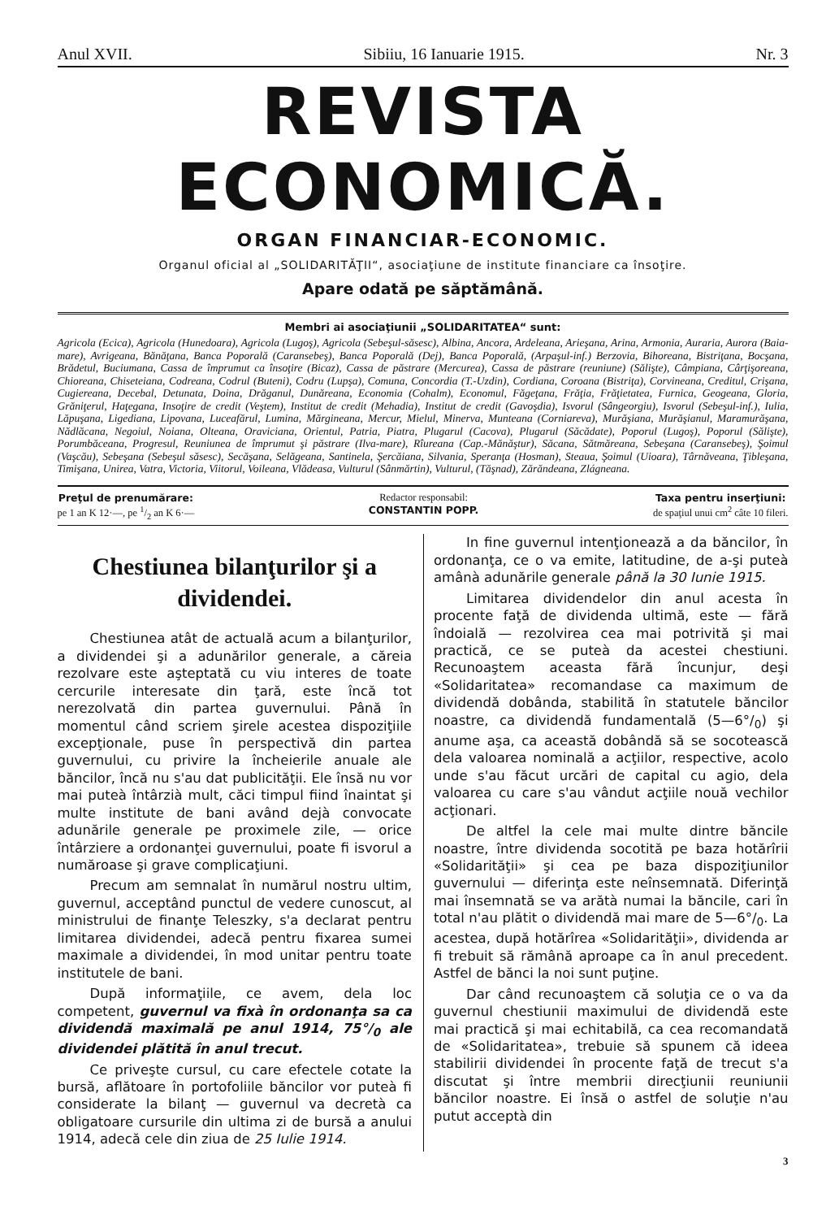Anul XVII. Sibiiu, 16 Ianuarie 1915. Nr. 3
REVISTA ECONOMICĂ.
ORGAN FINANCIAR-ECONOMIC.
Organul oficial al „SOLIDARITĂŢII“, asociaţiune de institute financiare ca însoţire.
Apare odată pe săptămână.
Membri ai asociaţiunii „SOLIDARITATEA“ sunt:
Agricola (Ecica), Agricola (Hunedoara), Agricola (Lugoş), Agricola (Sebeşul-săsesc), Albina, Ancora, Ardeleana, Arieşana, Arina, Armonia, Auraria, Aurora (Baia-mare), Avrigeana, Bănăţana, Banca Poporală (Caransebeş), Banca Poporală (Dej), Banca Poporală, (Arpaşul-inf.) Berzovia, Bihoreana, Bistriţana, Bocşana, Brădetul, Buciumana, Cassa de împrumut ca însoţire (Bicaz), Cassa de păstrare (Mercurea), Cassa de păstrare (reuniune) (Sălişte), Câmpiana, Cârţişoreana, Chioreana, Chiseteiana, Codreana, Codrul (Buteni), Codru (Lupşa), Comuna, Concordia (T.-Uzdin), Cordiana, Coroana (Bistriţa), Corvineana, Creditul, Crişana, Cugiereana, Decebal, Detunata, Doina, Drăganul, Dunăreana, Economia (Cohalm), Economul, Făgeţana, Frăţia, Frăţietatea, Furnica, Geogeana, Gloria, Grăniţerul, Haţegana, Insoţire de credit (Veştem), Institut de credit (Mehadia), Institut de credit (Gavoşdia), Isvorul (Sângeorgiu), Isvorul (Sebeşul-inf.), Iulia, Lăpuşana, Ligediana, Lipovana, Luceafărul, Lumina, Mărgineana, Mercur, Mielul, Minerva, Munteana (Corniareva), Murăşiana, Murăşianul, Maramurăşana, Nădlăcana, Negoiul, Noiana, Olteana, Oraviciana, Orientul, Patria, Piatra, Plugarul (Cacova), Plugarul (Săcădate), Poporul (Lugoş), Poporul (Sălişte), Porumbăceana, Progresul, Reuniunea de împrumut şi păstrare (Ilva-mare), Rîureana (Cap.-Mănăştur), Săcana, Sătmăreana, Sebeşana (Caransebeş), Şoimul (Vaşcău), Sebeşana (Sebeşul săsesc), Secăşana, Selăgeana, Santinela, Şercăiana, Silvania, Speranţa (Hosman), Steaua, Şoimul (Uioara), Târnăveana, Ţibleşana, Timişana, Unirea, Vatra, Victoria, Viitorul, Voileana, Vlădeasa, Vulturul (Sânmărtin), Vulturul, (Tăşnad), Zărăndeana, Zlágneana.
Preţul de prenumărare:
pe 1 an K 12·—, pe 1/2 an K 6·—
Redactor responsabil:
CONSTANTIN POPP.
Taxa pentru inserţiuni:
de spaţiul unui cm<sup>2</sup> câte 10 fileri.
Chestiunea bilanţurilor şi a dividendei.
Chestiunea atât de actuală acum a bilanţurilor, a dividendei şi a adunărilor generale, a căreia rezolvare este aşteptată cu viu interes de toate cercurile interesate din ţară, este încă tot nerezolvată din partea guvernului. Până în momentul când scriem şirele acestea dispoziţiile excepţionale, puse în perspectivă din partea guvernului, cu privire la încheierile anuale ale băncilor, încă nu s'au dat publicităţii. Ele însă nu vor mai puteà întârzià mult, căci timpul fiind înaintat şi multe institute de bani având dejà convocate adunările generale pe proximele zile, — orice întârziere a ordonanţei guvernului, poate fi isvorul a număroase şi grave complicaţiuni.
Precum am semnalat în numărul nostru ultim, guvernul, acceptând punctul de vedere cunoscut, al ministrului de finanţe Teleszky, s'a declarat pentru limitarea dividendei, adecă pentru fixarea sumei maximale a dividendei, în mod unitar pentru toate institutele de bani.
După informaţiile, ce avem, dela loc competent, guvernul va fixà în ordonanţa sa ca dividendă maximală pe anul 1914, 75°/<sub>0</sub> ale dividendei plătită în anul trecut.
Ce priveşte cursul, cu care efectele cotate la bursă, aflătoare în portofoliile băncilor vor puteà fi considerate la bilanţ — guvernul va decretà ca obligatoare cursurile din ultima zi de bursă a anului 1914, adecă cele din ziua de 25 Iulie 1914.
In fine guvernul intenţionează a da băncilor, în ordonanţa, ce o va emite, latitudine, de a-şi puteà amânà adunările generale până la 30 Iunie 1915.
Limitarea dividendelor din anul acesta în procente faţă de dividenda ultimă, este — fără îndoială — rezolvirea cea mai potrivită şi mai practică, ce se puteà da acestei chestiuni. Recunoaştem aceasta fără încunjur, deşi «Solidaritatea» recomandase ca maximum de dividendă dobânda, stabilită în statutele băncilor noastre, ca dividendă fundamentală (5—6°/<sub>0</sub>) şi anume aşa, ca această dobândă să se socotească dela valoarea nominală a acţiilor, respective, acolo unde s'au făcut urcări de capital cu agio, dela valoarea cu care s'au vândut acţiile nouă vechilor acţionari.
De altfel la cele mai multe dintre băncile noastre, între dividenda socotită pe baza hotărîrii «Solidarităţii» şi cea pe baza dispoziţiunilor guvernului — diferinţa este neînsemnată. Diferinţă mai însemnată se va arătà numai la băncile, cari în total n'au plătit o dividendă mai mare de 5—6°/<sub>0</sub>. La acestea, după hotărîrea «Solidarităţii», dividenda ar fi trebuit să rămână aproape ca în anul precedent. Astfel de bănci la noi sunt puţine.
Dar când recunoaştem că soluţia ce o va da guvernul chestiunii maximului de dividendă este mai practică şi mai echitabilă, ca cea recomandată de «Solidaritatea», trebuie să spunem că ideea stabilirii dividendei în procente faţă de trecut s'a discutat şi între membrii direcţiunii reuniunii băncilor noastre. Ei însă o astfel de soluţie n'au putut acceptà din
3